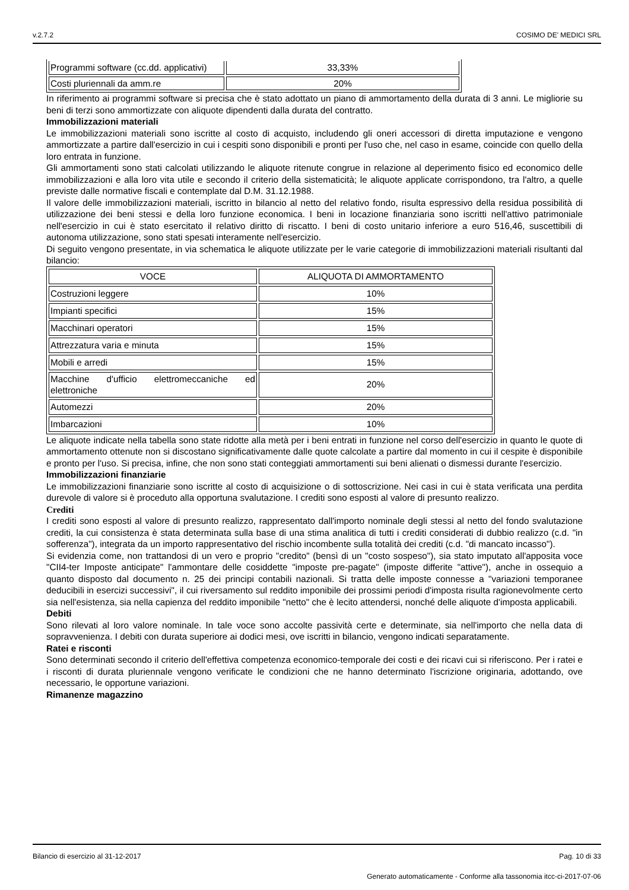v.2.7.2 COSIMO DE' MEDICI SRL
| Programmi software (cc.dd. applicativi) | 33,33% |
| Costi pluriennali da amm.re | 20% |
In riferimento ai programmi software si precisa che è stato adottato un piano di ammortamento della durata di 3 anni. Le migliorie su beni di terzi sono ammortizzate con aliquote dipendenti dalla durata del contratto.
Immobilizzazioni materiali
Le immobilizzazioni materiali sono iscritte al costo di acquisto, includendo gli oneri accessori di diretta imputazione e vengono ammortizzate a partire dall'esercizio in cui i cespiti sono disponibili e pronti per l'uso che, nel caso in esame, coincide con quello della loro entrata in funzione.
Gli ammortamenti sono stati calcolati utilizzando le aliquote ritenute congrue in relazione al deperimento fisico ed economico delle immobilizzazioni e alla loro vita utile e secondo il criterio della sistematicità; le aliquote applicate corrispondono, tra l'altro, a quelle previste dalle normative fiscali e contemplate dal D.M. 31.12.1988.
Il valore delle immobilizzazioni materiali, iscritto in bilancio al netto del relativo fondo, risulta espressivo della residua possibilità di utilizzazione dei beni stessi e della loro funzione economica. I beni in locazione finanziaria sono iscritti nell'attivo patrimoniale nell'esercizio in cui è stato esercitato il relativo diritto di riscatto. I beni di costo unitario inferiore a euro 516,46, suscettibili di autonoma utilizzazione, sono stati spesati interamente nell'esercizio.
Di seguito vengono presentate, in via schematica le aliquote utilizzate per le varie categorie di immobilizzazioni materiali risultanti dal bilancio:
| VOCE | ALIQUOTA DI AMMORTAMENTO |
| Costruzioni leggere | 10% |
| Impianti specifici | 15% |
| Macchinari operatori | 15% |
| Attrezzatura varia e minuta | 15% |
| Mobili e arredi | 15% |
| Macchine d'ufficio elettromeccaniche ed elettroniche | 20% |
| Automezzi | 20% |
| Imbarcazioni | 10% |
Le aliquote indicate nella tabella sono state ridotte alla metà per i beni entrati in funzione nel corso dell'esercizio in quanto le quote di ammortamento ottenute non si discostano significativamente dalle quote calcolate a partire dal momento in cui il cespite è disponibile e pronto per l'uso. Si precisa, infine, che non sono stati conteggiati ammortamenti sui beni alienati o dismessi durante l'esercizio.
Immobilizzazioni finanziarie
Le immobilizzazioni finanziarie sono iscritte al costo di acquisizione o di sottoscrizione. Nei casi in cui è stata verificata una perdita durevole di valore si è proceduto alla opportuna svalutazione. I crediti sono esposti al valore di presunto realizzo.
Crediti
I crediti sono esposti al valore di presunto realizzo, rappresentato dall'importo nominale degli stessi al netto del fondo svalutazione crediti, la cui consistenza è stata determinata sulla base di una stima analitica di tutti i crediti considerati di dubbio realizzo (c.d. "in sofferenza"), integrata da un importo rappresentativo del rischio incombente sulla totalità dei crediti (c.d. "di mancato incasso").
Si evidenzia come, non trattandosi di un vero e proprio "credito" (bensì di un "costo sospeso"), sia stato imputato all'apposita voce "CII4-ter Imposte anticipate" l'ammontare delle cosiddette "imposte pre-pagate" (imposte differite "attive"), anche in ossequio a quanto disposto dal documento n. 25 dei principi contabili nazionali. Si tratta delle imposte connesse a "variazioni temporanee deducibili in esercizi successivi", il cui riversamento sul reddito imponibile dei prossimi periodi d'imposta risulta ragionevolmente certo sia nell'esistenza, sia nella capienza del reddito imponibile "netto" che è lecito attendersi, nonché delle aliquote d'imposta applicabili.
Debiti
Sono rilevati al loro valore nominale. In tale voce sono accolte passività certe e determinate, sia nell'importo che nella data di sopravvenienza. I debiti con durata superiore ai dodici mesi, ove iscritti in bilancio, vengono indicati separatamente.
Ratei e risconti
Sono determinati secondo il criterio dell'effettiva competenza economico-temporale dei costi e dei ricavi cui si riferiscono. Per i ratei e i risconti di durata pluriennale vengono verificate le condizioni che ne hanno determinato l'iscrizione originaria, adottando, ove necessario, le opportune variazioni.
Rimanenze magazzino
Bilancio di esercizio al 31-12-2017 Pag. 10 di 33
Generato automaticamente - Conforme alla tassonomia itcc-ci-2017-07-06